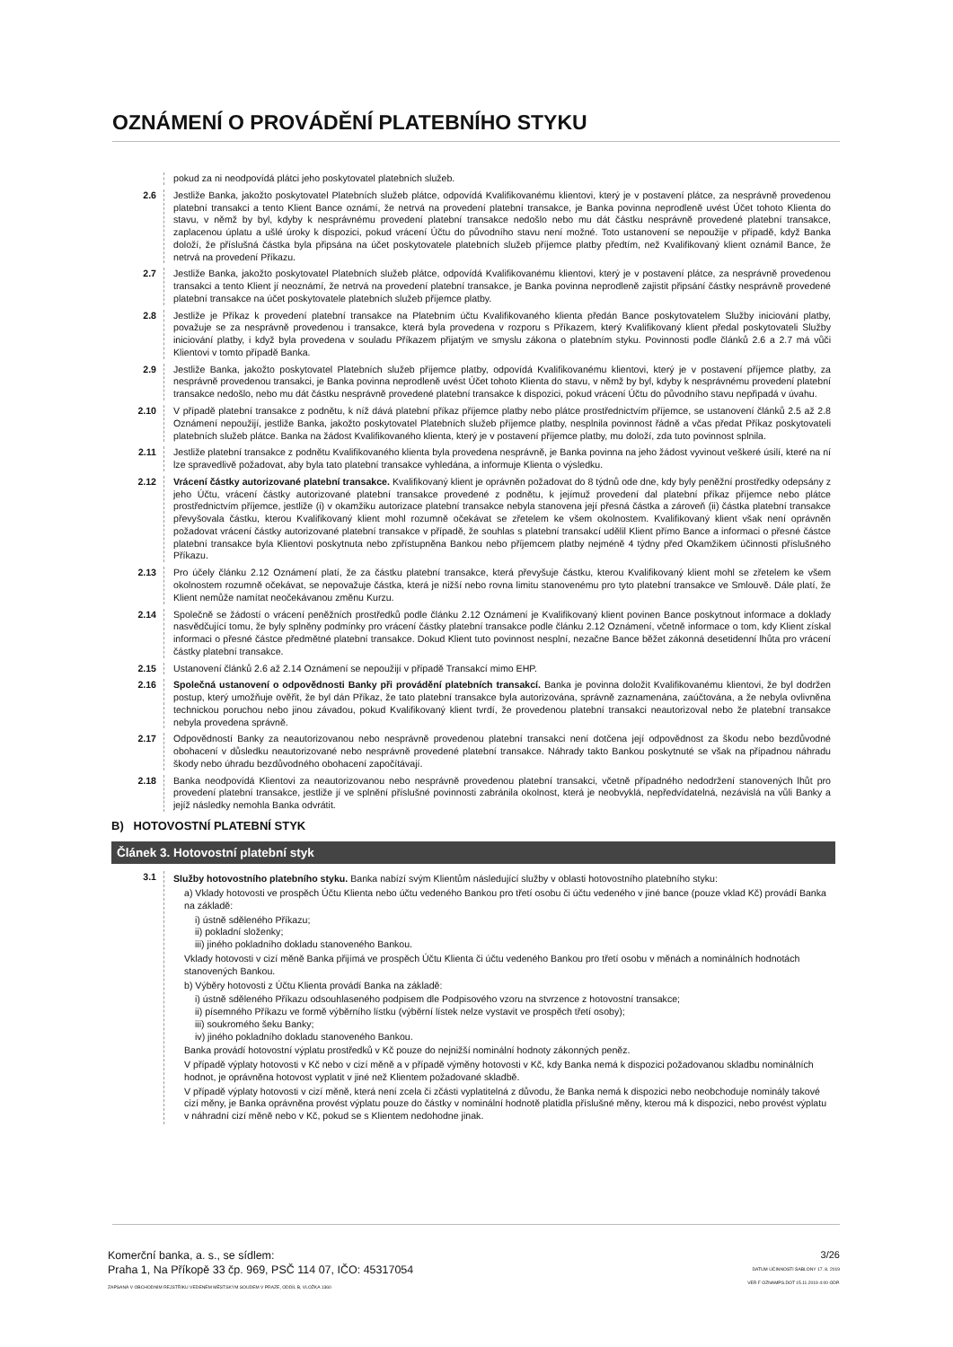OZNÁMENÍ O PROVÁDĚNÍ PLATEBNÍHO STYKU
pokud za ni neodpovídá plátci jeho poskytovatel platebních služeb.
2.6 Jestliže Banka, jakožto poskytovatel Platebních služeb plátce, odpovídá Kvalifikovanému klientovi, který je v postavení plátce, za nesprávně provedenou platební transakci a tento Klient Bance oznámí, že netrvá na provedení platební transakce, je Banka povinna neprodleně uvést Účet tohoto Klienta do stavu, v němž by byl, kdyby k nesprávnému provedení platební transakce nedošlo nebo mu dát částku nesprávně provedené platební transakce, zaplacenou úplatu a ušlé úroky k dispozici, pokud vrácení Účtu do původního stavu není možné. Toto ustanovení se nepoužije v případě, když Banka doloží, že příslušná částka byla připsána na účet poskytovatele platebních služeb příjemce platby předtím, než Kvalifikovaný klient oznámil Bance, že netrvá na provedení Příkazu.
2.7 Jestliže Banka, jakožto poskytovatel Platebních služeb plátce, odpovídá Kvalifikovanému klientovi, který je v postavení plátce, za nesprávně provedenou transakci a tento Klient jí neoznámí, že netrvá na provedení platební transakce, je Banka povinna neprodleně zajistit připsání částky nesprávně provedené platební transakce na účet poskytovatele platebních služeb příjemce platby.
2.8 Jestliže je Příkaz k provedení platební transakce na Platebním účtu Kvalifikovaného klienta předán Bance poskytovatelem Služby iniciování platby, považuje se za nesprávně provedenou i transakce, která byla provedena v rozporu s Příkazem, který Kvalifikovaný klient předal poskytovateli Služby iniciování platby, i když byla provedena v souladu Příkazem přijatým ve smyslu zákona o platebním styku. Povinnosti podle článků 2.6 a 2.7 má vůči Klientovi v tomto případě Banka.
2.9 Jestliže Banka, jakožto poskytovatel Platebních služeb příjemce platby, odpovídá Kvalifikovanému klientovi, který je v postavení příjemce platby, za nesprávně provedenou transakci, je Banka povinna neprodleně uvést Účet tohoto Klienta do stavu, v němž by byl, kdyby k nesprávnému provedení platební transakce nedošlo, nebo mu dát částku nesprávně provedené platební transakce k dispozici, pokud vrácení Účtu do původního stavu nepřipadá v úvahu.
2.10 V případě platební transakce z podnětu, k níž dává platební příkaz příjemce platby nebo plátce prostřednictvím příjemce, se ustanovení článků 2.5 až 2.8 Oznámení nepoužijí, jestliže Banka, jakožto poskytovatel Platebních služeb příjemce platby, nesplnila povinnost řádně a včas předat Příkaz poskytovateli platebních služeb plátce. Banka na žádost Kvalifikovaného klienta, který je v postavení příjemce platby, mu doloží, zda tuto povinnost splnila.
2.11 Jestliže platební transakce z podnětu Kvalifikovaného klienta byla provedena nesprávně, je Banka povinna na jeho žádost vyvinout veškeré úsilí, které na ní lze spravedlivě požadovat, aby byla tato platební transakce vyhledána, a informuje Klienta o výsledku.
2.12 Vrácení částky autorizované platební transakce. Kvalifikovaný klient je oprávněn požadovat do 8 týdnů ode dne, kdy byly peněžní prostředky odepsány z jeho Účtu, vrácení částky autorizované platební transakce provedené z podnětu, k jejímuž provedení dal platební příkaz příjemce nebo plátce prostřednictvím příjemce, jestliže (i) v okamžiku autorizace platební transakce nebyla stanovena její přesná částka a zároveň (ii) částka platební transakce převyšovala částku, kterou Kvalifikovaný klient mohl rozumně očekávat se zřetelem ke všem okolnostem. Kvalifikovaný klient však není oprávněn požadovat vrácení částky autorizované platební transakce v případě, že souhlas s platební transakcí udělil Klient přímo Bance a informaci o přesné částce platební transakce byla Klientovi poskytnuta nebo zpřístupněna Bankou nebo příjemcem platby nejméně 4 týdny před Okamžikem účinnosti příslušného Příkazu.
2.13 Pro účely článku 2.12 Oznámení platí, že za částku platební transakce, která převyšuje částku, kterou Kvalifikovaný klient mohl se zřetelem ke všem okolnostem rozumně očekávat, se nepovažuje částka, která je nižší nebo rovna limitu stanovenému pro tyto platební transakce ve Smlouvě. Dále platí, že Klient nemůže namítat neočekávanou změnu Kurzu.
2.14 Společně se žádostí o vrácení peněžních prostředků podle článku 2.12 Oznámení je Kvalifikovaný klient povinen Bance poskytnout informace a doklady nasvědčující tomu, že byly splněny podmínky pro vrácení částky platební transakce podle článku 2.12 Oznámení, včetně informace o tom, kdy Klient získal informaci o přesné částce předmětné platební transakce. Dokud Klient tuto povinnost nesplní, nezačne Bance běžet zákonná desetidenní lhůta pro vrácení částky platební transakce.
2.15 Ustanovení článků 2.6 až 2.14 Oznámení se nepoužijí v případě Transakcí mimo EHP.
2.16 Společná ustanovení o odpovědnosti Banky při provádění platebních transakcí. Banka je povinna doložit Kvalifikovanému klientovi, že byl dodržen postup, který umožňuje ověřit, že byl dán Příkaz, že tato platební transakce byla autorizována, správně zaznamenána, zaúčtována, a že nebyla ovlivněna technickou poruchou nebo jinou závadou, pokud Kvalifikovaný klient tvrdí, že provedenou platební transakci neautorizoval nebo že platební transakce nebyla provedena správně.
2.17 Odpovědností Banky za neautorizovanou nebo nesprávně provedenou platební transakci není dotčena její odpovědnost za škodu nebo bezdůvodné obohacení v důsledku neautorizované nebo nesprávně provedené platební transakce. Náhrady takto Bankou poskytnuté se však na případnou náhradu škody nebo úhradu bezdůvodného obohacení započítávají.
2.18 Banka neodpovídá Klientovi za neautorizovanou nebo nesprávně provedenou platební transakci, včetně případného nedodržení stanovených lhůt pro provedení platební transakce, jestliže jí ve splnění příslušné povinnosti zabránila okolnost, která je neobvyklá, nepředvídatelná, nezávislá na vůli Banky a jejíž následky nemohla Banka odvrátit.
B) HOTOVOSTNÍ PLATEBNÍ STYK
Článek 3. Hotovostní platební styk
3.1 Služby hotovostního platebního styku. Banka nabízí svým Klientům následující služby v oblasti hotovostního platebního styku:
a) Vklady hotovosti ve prospěch Účtu Klienta nebo účtu vedeného Bankou pro třetí osobu či účtu vedeného v jiné bance (pouze vklad Kč) provádí Banka na základě:
i) ústně sděleného Příkazu;
ii) pokladní složenky;
iii) jiného pokladního dokladu stanoveného Bankou.
Vklady hotovosti v cizí měně Banka přijímá ve prospěch Účtu Klienta či účtu vedeného Bankou pro třetí osobu v měnách a nominálních hodnotách stanovených Bankou.
b) Výběry hotovosti z Účtu Klienta provádí Banka na základě:
i) ústně sděleného Příkazu odsouhlaseného podpisem dle Podpisového vzoru na stvrzence z hotovostní transakce;
ii) písemného Příkazu ve formě výběrního lístku (výběrní lístek nelze vystavit ve prospěch třetí osoby);
iii) soukromého šeku Banky;
iv) jiného pokladního dokladu stanoveného Bankou.
Banka provádí hotovostní výplatu prostředků v Kč pouze do nejnižší nominální hodnoty zákonných peněz.
V případě výplaty hotovosti v Kč nebo v cizí měně a v případě výměny hotovosti v Kč, kdy Banka nemá k dispozici požadovanou skladbu nominálních hodnot, je oprávněna hotovost vyplatit v jiné než Klientem požadované skladbě.
V případě výplaty hotovosti v cizí měně, která není zcela či zčásti vyplatitelná z důvodu, že Banka nemá k dispozici nebo neobchoduje nominály takové cizí měny, je Banka oprávněna provést výplatu pouze do částky v nominální hodnotě platidla příslušné měny, kterou má k dispozici, nebo provést výplatu v náhradní cizí měně nebo v Kč, pokud se s Klientem nedohodne jinak.
Komerční banka, a. s., se sídlem:
Praha 1, Na Příkopě 33 čp. 969, PSČ 114 07, IČO: 45317054
ZAPSANÁ V OBCHODNÍM REJSTŘÍKU VEDENÉM MĚSTSKÝM SOUDEM V PRAZE, ODDÍL B, VLOŽKA 1360
3/26
DATUM ÚČINNOSTI ŠABLONY 17. 8. 2019
VER F OZNAMPS.DOT 15.11.2019 4:00 ODP.